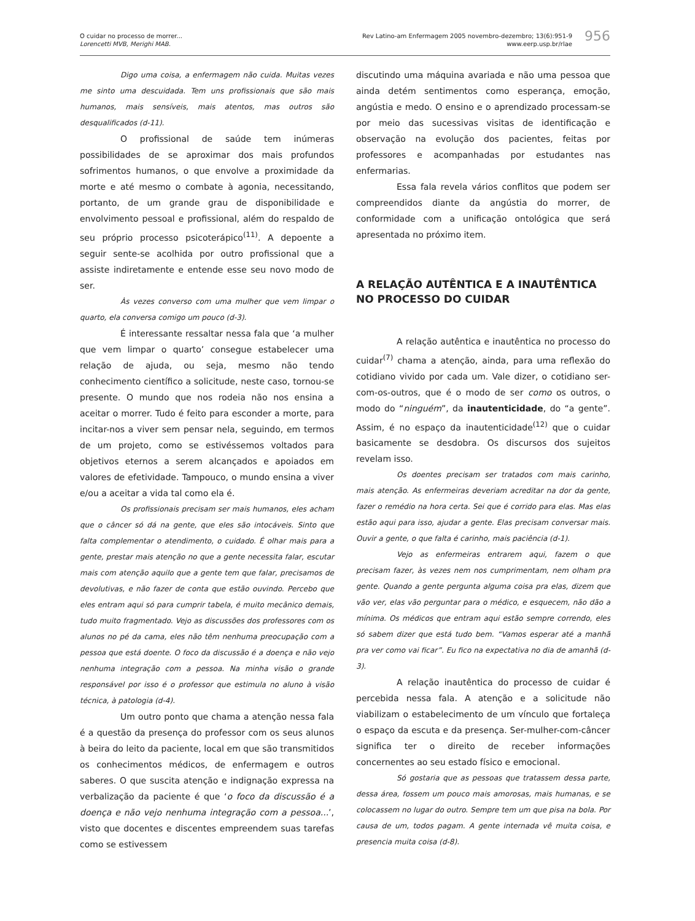O cuidar no processo de morrer...
Lorencetti MVB, Merighi MAB.
Rev Latino-am Enfermagem 2005 novembro-dezembro; 13(6):951-9
www.eerp.usp.br/rlae
956
Digo uma coisa, a enfermagem não cuida. Muitas vezes me sinto uma descuidada. Tem uns profissionais que são mais humanos, mais sensíveis, mais atentos, mas outros são desqualificados (d-11).
O profissional de saúde tem inúmeras possibilidades de se aproximar dos mais profundos sofrimentos humanos, o que envolve a proximidade da morte e até mesmo o combate à agonia, necessitando, portanto, de um grande grau de disponibilidade e envolvimento pessoal e profissional, além do respaldo de seu próprio processo psicoterápico<sup>(11)</sup>. A depoente a seguir sente-se acolhida por outro profissional que a assiste indiretamente e entende esse seu novo modo de ser.
Às vezes converso com uma mulher que vem limpar o quarto, ela conversa comigo um pouco (d-3).
É interessante ressaltar nessa fala que ‘a mulher que vem limpar o quarto’ consegue estabelecer uma relação de ajuda, ou seja, mesmo não tendo conhecimento científico a solicitude, neste caso, tornou-se presente. O mundo que nos rodeia não nos ensina a aceitar o morrer. Tudo é feito para esconder a morte, para incitar-nos a viver sem pensar nela, seguindo, em termos de um projeto, como se estivéssemos voltados para objetivos eternos a serem alcançados e apoiados em valores de efetividade. Tampouco, o mundo ensina a viver e/ou a aceitar a vida tal como ela é.
Os profissionais precisam ser mais humanos, eles acham que o câncer só dá na gente, que eles são intocáveis. Sinto que falta complementar o atendimento, o cuidado. É olhar mais para a gente, prestar mais atenção no que a gente necessita falar, escutar mais com atenção aquilo que a gente tem que falar, precisamos de devolutivas, e não fazer de conta que estão ouvindo. Percebo que eles entram aqui só para cumprir tabela, é muito mecânico demais, tudo muito fragmentado. Vejo as discussões dos professores com os alunos no pé da cama, eles não têm nenhuma preocupação com a pessoa que está doente. O foco da discussão é a doença e não vejo nenhuma integração com a pessoa. Na minha visão o grande responsável por isso é o professor que estimula no aluno à visão técnica, à patologia (d-4).
Um outro ponto que chama a atenção nessa fala é a questão da presença do professor com os seus alunos à beira do leito da paciente, local em que são transmitidos os conhecimentos médicos, de enfermagem e outros saberes. O que suscita atenção e indignação expressa na verbalização da paciente é que ‘o foco da discussão é a doença e não vejo nenhuma integração com a pessoa...’, visto que docentes e discentes empreendem suas tarefas como se estivessem
discutindo uma máquina avariada e não uma pessoa que ainda detém sentimentos como esperança, emoção, angústia e medo. O ensino e o aprendizado processam-se por meio das sucessivas visitas de identificação e observação na evolução dos pacientes, feitas por professores e acompanhadas por estudantes nas enfermarias.
Essa fala revela vários conflitos que podem ser compreendidos diante da angústia do morrer, de conformidade com a unificação ontológica que será apresentada no próximo item.
A RELAÇÃO AUTÊNTICA E A INAUTÊNTICA NO PROCESSO DO CUIDAR
A relação autêntica e inautêntica no processo do cuidar<sup>(7)</sup> chama a atenção, ainda, para uma reflexão do cotidiano vivido por cada um. Vale dizer, o cotidiano ser-com-os-outros, que é o modo de ser como os outros, o modo do “ninguém”, da inautenticidade, do “a gente”. Assim, é no espaço da inautenticidade<sup>(12)</sup> que o cuidar basicamente se desdobra. Os discursos dos sujeitos revelam isso.
Os doentes precisam ser tratados com mais carinho, mais atenção. As enfermeiras deveriam acreditar na dor da gente, fazer o remédio na hora certa. Sei que é corrido para elas. Mas elas estão aqui para isso, ajudar a gente. Elas precisam conversar mais. Ouvir a gente, o que falta é carinho, mais paciência (d-1).
Vejo as enfermeiras entrarem aqui, fazem o que precisam fazer, às vezes nem nos cumprimentam, nem olham pra gente. Quando a gente pergunta alguma coisa pra elas, dizem que vão ver, elas vão perguntar para o médico, e esquecem, não dão a mínima. Os médicos que entram aqui estão sempre correndo, eles só sabem dizer que está tudo bem. “Vamos esperar até a manhã pra ver como vai ficar”. Eu fico na expectativa no dia de amanhã (d-3).
A relação inautêntica do processo de cuidar é percebida nessa fala. A atenção e a solicitude não viabilizam o estabelecimento de um vínculo que fortaleça o espaço da escuta e da presença. Ser-mulher-com-câncer significa ter o direito de receber informações concernentes ao seu estado físico e emocional.
Só gostaria que as pessoas que tratassem dessa parte, dessa área, fossem um pouco mais amorosas, mais humanas, e se colocassem no lugar do outro. Sempre tem um que pisa na bola. Por causa de um, todos pagam. A gente internada vê muita coisa, e presencia muita coisa (d-8).